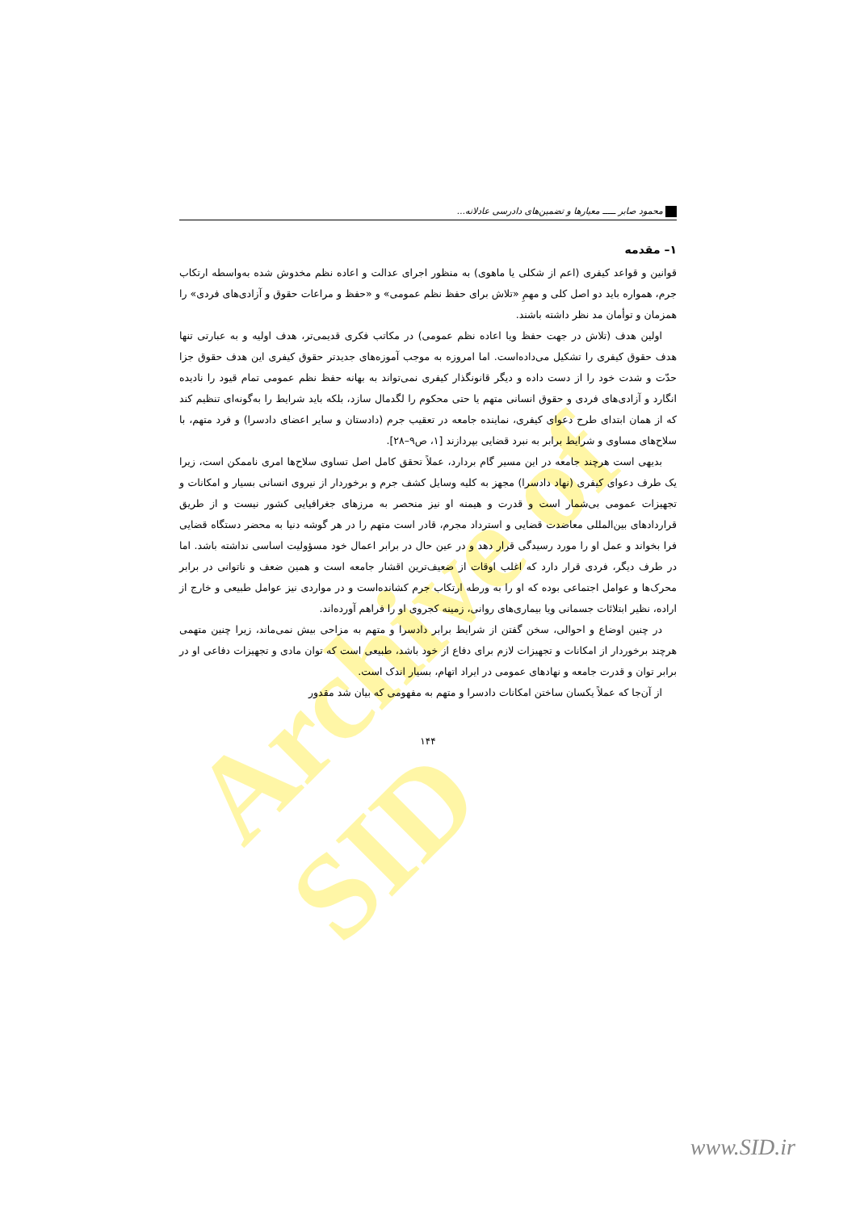Archive of SID
محمود صابر ـــــ معیارها و تضمین‌های دادرسی عادلانه...
۱– مقدمه
قوانین و قواعد کیفری (اعم از شکلی یا ماهوی) به منظور اجرای عدالت و اعاده نظم مخدوش شده به‌واسطه ارتکاب جرم، همواره باید دو اصل کلی و مهمِ «تلاش برای حفظ نظم عمومی» و «حفظ و مراعات حقوق و آزادی‌های فردی» را همزمان و توأمان مد نظر داشته باشند.
اولین هدف (تلاش در جهت حفظ ویا اعاده نظم عمومی) در مکاتب فکری قدیمی‌تر، هدف اولیه و به عبارتی تنها هدف حقوق کیفری را تشکیل می‌داده‌است. اما امروزه به موجب آموزه‌های جدیدتر حقوق کیفری این هدف حقوق جزا حدّت و شدت خود را از دست داده و دیگر قانونگذار کیفری نمی‌تواند به بهانه حفظ نظم عمومی تمام قیود را نادیده انگارد و آزادی‌های فردی و حقوق انسانی متهم یا حتی محکوم را لگدمال سازد، بلکه باید شرایط را به‌گونه‌ای تنظیم کند که از همان ابتدای طرح دعوای کیفری، نماینده جامعه در تعقیب جرم (دادستان و سایر اعضای دادسرا) و فرد متهم، با سلاح‌های مساوی و شرایط برابر به نبرد قضایی بپردازند [۱، ص۹–۲۸].
بدیهی است هرچند جامعه در این مسیر گام بردارد، عملاً تحقق کامل اصل تساوی سلاح‌ها امری ناممکن است، زیرا یک طرف دعوای کیفری (نهاد دادسرا) مجهز به کلیه وسایل کشف جرم و برخوردار از نیروی انسانی بسیار و امکانات و تجهیزات عمومی بی‌شمار است و قدرت و هیمنه او نیز منحصر به مرزهای جغرافیایی کشور نیست و از طریق قراردادهای بین‌المللی معاضدت قضایی و استرداد مجرم، قادر است متهم را در هر گوشه دنیا به محضر دستگاه قضایی فرا بخواند و عمل او را مورد رسیدگی قرار دهد و در عین حال در برابر اعمال خود مسؤولیت اساسی نداشته باشد. اما در طرف دیگر، فردی قرار دارد که اغلب اوقات از ضعیف‌ترین اقشار جامعه است و همین ضعف و ناتوانی در برابر محرک‌ها و عوامل اجتماعی بوده که او را به ورطه ارتکاب جرم کشانده‌است و در مواردی نیز عوامل طبیعی و خارج از اراده، نظیر ابتلائات جسمانی ویا بیماری‌های روانی، زمینه کجروی او را فراهم آورده‌اند.
در چنین اوضاع و احوالی، سخن گفتن از شرایط برابر دادسرا و متهم به مزاحی بیش نمی‌ماند، زیرا چنین متهمی هرچند برخوردار از امکانات و تجهیزات لازم برای دفاع از خود باشد، طبیعی است که توان مادی و تجهیزات دفاعی او در برابر توان و قدرت جامعه و نهادهای عمومی در ایراد اتهام، بسیار اندک است.
از آن‌جا که عملاً یکسان ساختن امکانات دادسرا و متهم به مفهومی که بیان شد مقدور
۱۴۴
www.SID.ir